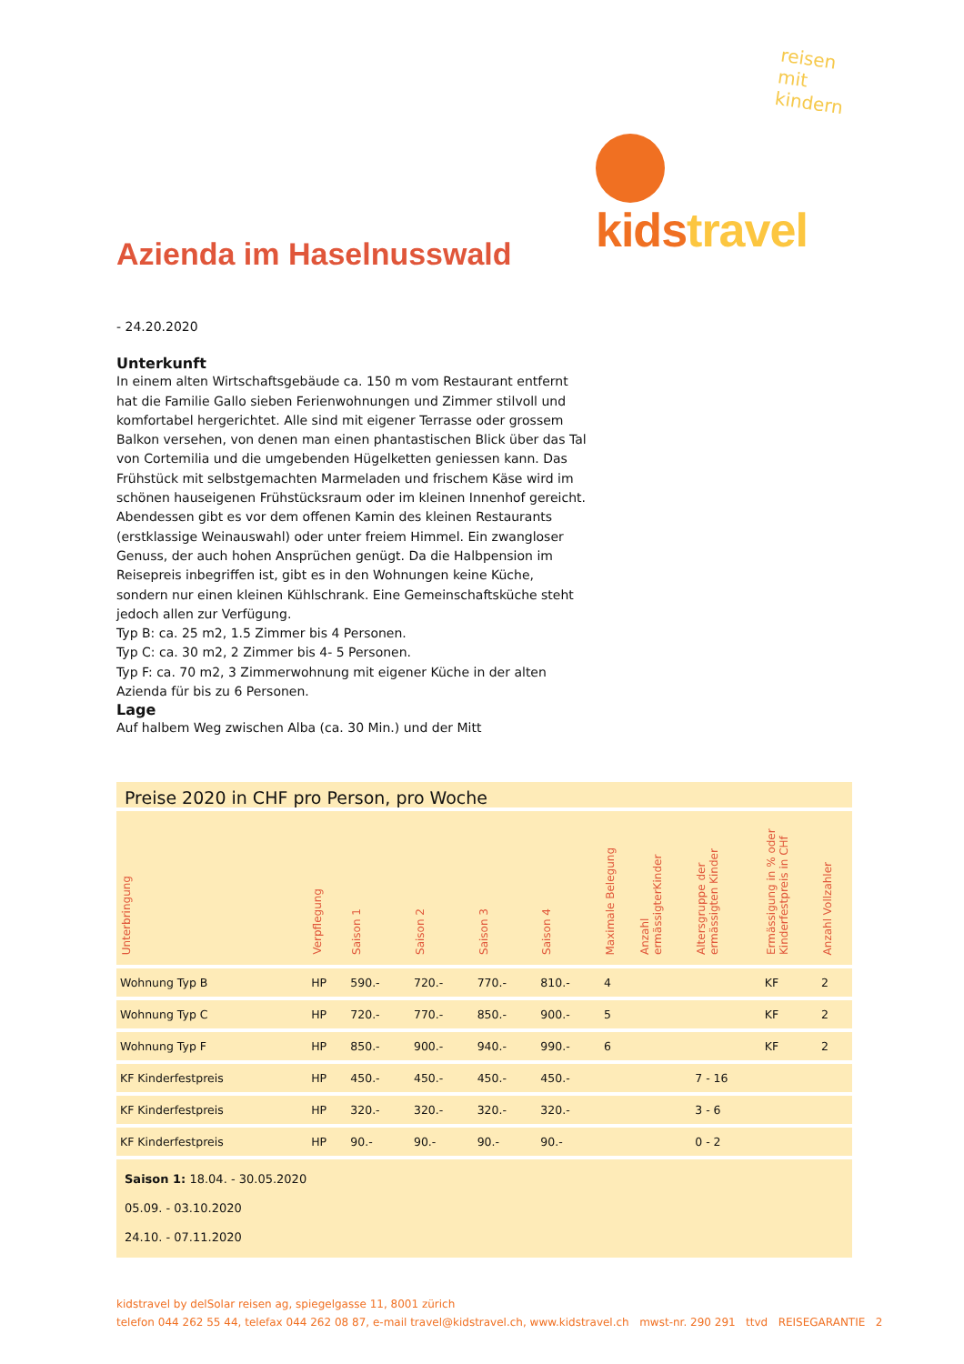reisen mit kindern
kids travel
Azienda im Haselnusswald
- 24.20.2020
Unterkunft
In einem alten Wirtschaftsgebäude ca. 150 m vom Restaurant entfernt hat die Familie Gallo sieben Ferienwohnungen und Zimmer stilvoll und komfortabel hergerichtet. Alle sind mit eigener Terrasse oder grossem Balkon versehen, von denen man einen phantastischen Blick über das Tal von Cortemilia und die umgebenden Hügelketten geniessen kann. Das Frühstück mit selbstgemachten Marmeladen und frischem Käse wird im schönen hauseigenen Frühstücksraum oder im kleinen Innenhof gereicht. Abendessen gibt es vor dem offenen Kamin des kleinen Restaurants (erstklassige Weinauswahl) oder unter freiem Himmel. Ein zwangloser Genuss, der auch hohen Ansprüchen genügt. Da die Halbpension im Reisepreis inbegriffen ist, gibt es in den Wohnungen keine Küche, sondern nur einen kleinen Kühlschrank. Eine Gemeinschaftsküche steht jedoch allen zur Verfügung.
Typ B: ca. 25 m2, 1.5 Zimmer bis 4 Personen.
Typ C: ca. 30 m2, 2 Zimmer bis 4- 5 Personen.
Typ F: ca. 70 m2, 3 Zimmerwohnung mit eigener Küche in der alten Azienda für bis zu 6 Personen.
Lage
Auf halbem Weg zwischen Alba (ca. 30 Min.) und der Mitt
Preise 2020 in CHF pro Person, pro Woche
| Unterbringung | Verpflegung | Saison 1 | Saison 2 | Saison 3 | Saison 4 | Maximale Belegung | Anzahl ermässigterKinder | Altersgruppe der ermässigten Kinder | Ermässigung in % oder Kinderfestpreis in CHf | Anzahl Vollzahler |
| Wohnung Typ B | HP | 590.- | 720.- | 770.- | 810.- | 4 | | | KF | 2 |
| Wohnung Typ C | HP | 720.- | 770.- | 850.- | 900.- | 5 | | | KF | 2 |
| Wohnung Typ F | HP | 850.- | 900.- | 940.- | 990.- | 6 | | | KF | 2 |
| KF Kinderfestpreis | HP | 450.- | 450.- | 450.- | 450.- | | | 7 - 16 | | |
| KF Kinderfestpreis | HP | 320.- | 320.- | 320.- | 320.- | | | 3 - 6 | | |
| KF Kinderfestpreis | HP | 90.- | 90.- | 90.- | 90.- | | | 0 - 2 | | |
Saison 1: 18.04. - 30.05.2020
05.09. - 03.10.2020
24.10. - 07.11.2020
kidstravel by delSolar reisen ag, spiegelgasse 11, 8001 zürich
telefon 044 262 55 44, telefax 044 262 08 87, e-mail travel@kidstravel.ch, www.kidstravel.ch mwst-nr. 290 291 ttvd REISEGARANTIE 2